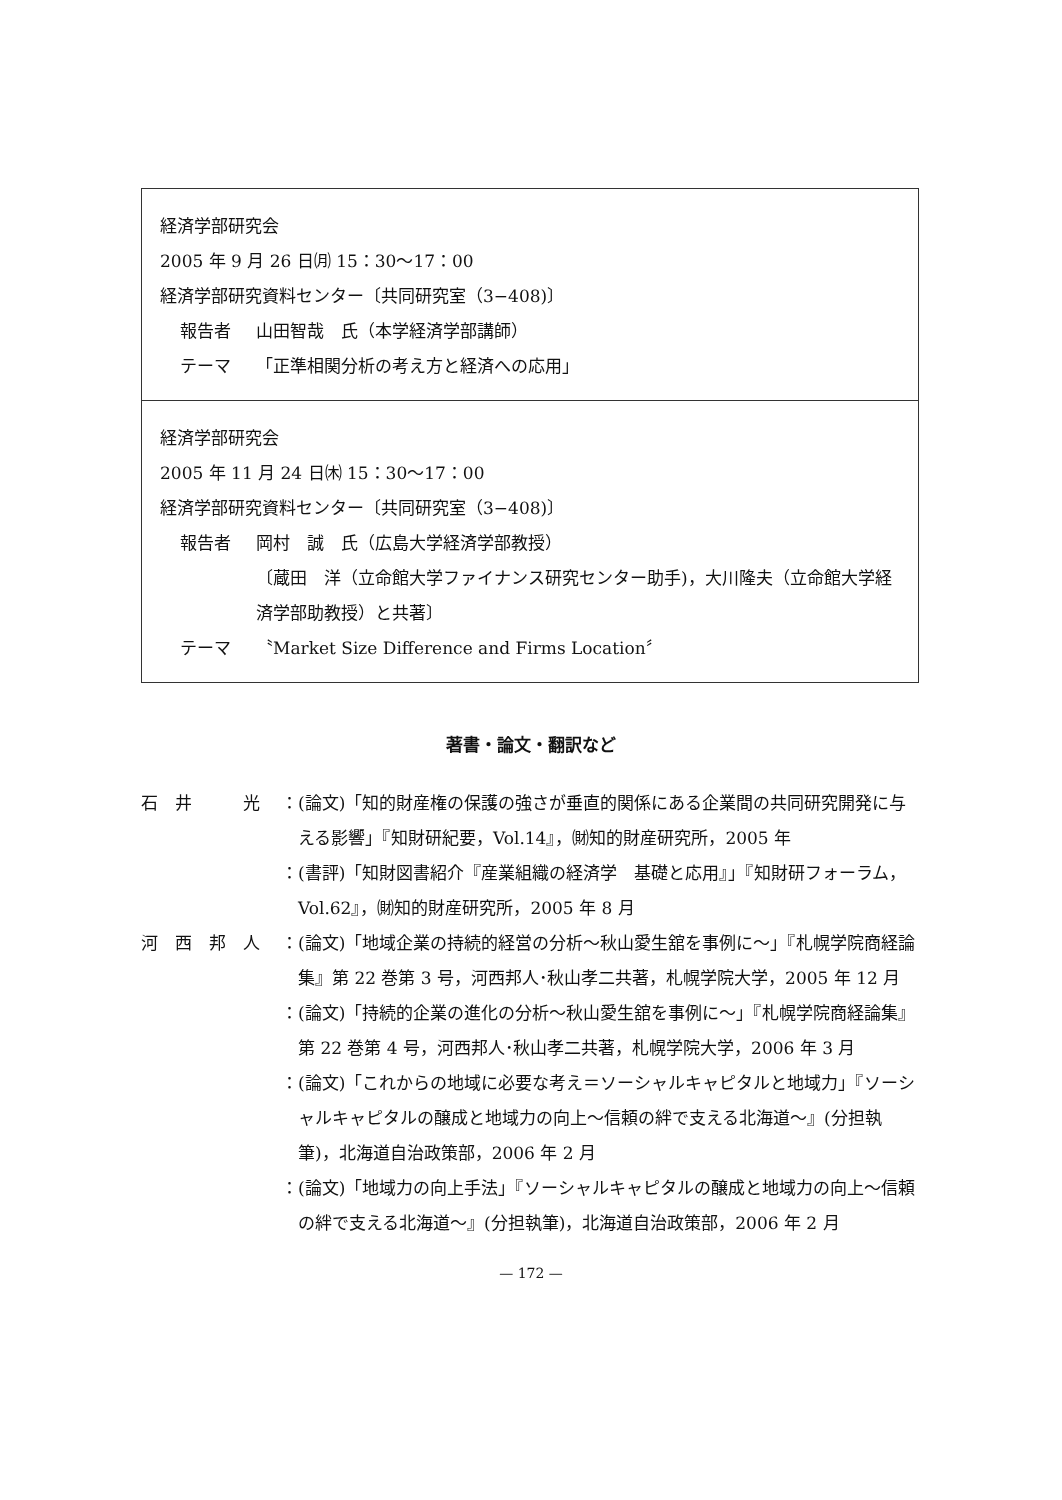経済学部研究会
2005 年 9 月 26 日㈪ 15：30〜17：00
経済学部研究資料センター〔共同研究室（3−408)〕
報告者 山田智哉　氏（本学経済学部講師）
テーマ 「正準相関分析の考え方と経済への応用」
経済学部研究会
2005 年 11 月 24 日㈭ 15：30〜17：00
経済学部研究資料センター〔共同研究室（3−408)〕
報告者 岡村　誠　氏（広島大学経済学部教授）
〔蔵田　洋（立命館大学ファイナンス研究センター助手)，大川隆夫（立命館大学経済学部助教授）と共著〕
テーマ 〝Market Size Difference and Firms Location〞
著書・論文・翻訳など
石　井　　　光 ： (論文)「知的財産権の保護の強さが垂直的関係にある企業間の共同研究開発に与える影響」『知財研紀要，Vol.14』，㈶知的財産研究所，2005 年
： (書評)「知財図書紹介『産業組織の経済学　基礎と応用』」『知財研フォーラム，Vol.62』，㈶知的財産研究所，2005 年 8 月
河　西　邦　人 ： (論文)「地域企業の持続的経営の分析〜秋山愛生舘を事例に〜」『札幌学院商経論集』第 22 巻第 3 号，河西邦人･秋山孝二共著，札幌学院大学，2005 年 12 月
： (論文)「持続的企業の進化の分析〜秋山愛生舘を事例に〜」『札幌学院商経論集』第 22 巻第 4 号，河西邦人･秋山孝二共著，札幌学院大学，2006 年 3 月
： (論文)「これからの地域に必要な考え＝ソーシャルキャピタルと地域力」『ソーシャルキャピタルの醸成と地域力の向上〜信頼の絆で支える北海道〜』(分担執筆)，北海道自治政策部，2006 年 2 月
： (論文)「地域力の向上手法」『ソーシャルキャピタルの醸成と地域力の向上〜信頼の絆で支える北海道〜』(分担執筆)，北海道自治政策部，2006 年 2 月
— 172 —